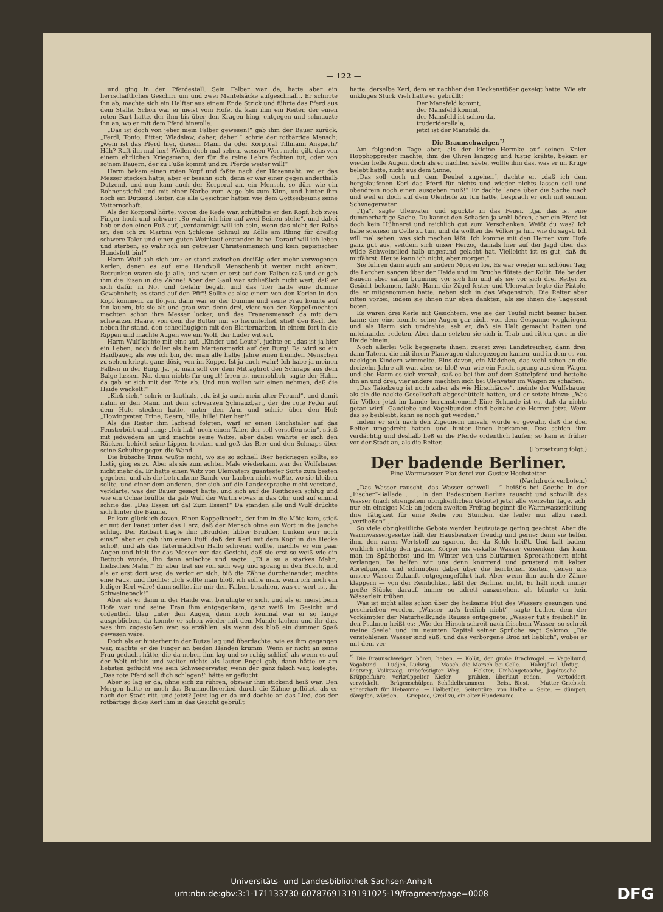— 122 —
und ging in den Pferdestall. Sein Falber war da, hatte aber ein herrschaftliches Geschirr um und zwei Mantelsäcke aufgeschnallt. Er schirrte ihn ab, machte sich ein Halfter aus einem Ende Strick und führte das Pferd aus dem Stalle. Schon war er meist vom Hofe, da kam ihm ein Reiter, der einen roten Bart hatte, der ihm bis über den Kragen hing, entgegen und schnauzte ihn an, wo er mit dem Pferd hinwolle.
„Das ist doch von jeher mein Falber gewesen!“ gab ihm der Bauer zurück. „Ferdl, Tonio, Pitter, Wladslaw, daher, daher!“ schrie der rotbärtige Mensch; „wem ist das Pferd hier, diesem Mann da oder Korporal Tillmann Anspach? Häh? Ruft ihn mal her! Wollen doch mal sehen, wessen Wort mehr gilt, das von einem ehrlichen Kriegsmann, der für die reine Lehre fechten tut, oder von so'nem Bauern, der zu Fuße kommt und zu Pferde weiter will!“
Harm bekam einen roten Kopf und faßte nach der Hosennaht, wo er das Messer stecken hatte, aber er besann sich, denn er war einer gegen anderthalb Dutzend, und nun kam auch der Korporal an, ein Mensch, so dürr wie ein Bohnenstiefel und mit einer Narbe vom Auge bis zum Kinn, und hinter ihm noch ein Dutzend Reiter, die alle Gesichter hatten wie dem Gottseibeiuns seine Vetternschaft.
Als der Korporal hörte, wovon die Rede war, schüttelte er den Kopf, hob zwei Finger hoch und schwur: „So wahr ich hier auf zwei Beinen stehe“, und dabei hob er den einen Fuß auf, „verdammigt will ich sein, wenn das nicht der Falbe ist, den ich zu Martini von Schlome Schmul zu Kölle am Rhing für dreißig schwere Taler und einen guten Weinkauf erstanden habe. Darauf will ich leben und sterben, so wahr ich ein getreuer Christenmensch und kein papistischer Hundsfott bin!“
Harm Wulf sah sich um; er stand zwischen dreißig oder mehr verwogenen Kerlen, denen es auf eine Handvoll Menschenblut weiter nicht ankam. Betrunken waren sie ja alle, und wenn er erst auf dem Falben saß und er gab ihm die Eisen in die Zähne! Aber der Gaul war schließlich nicht wert, daß er sich dafür in Not und Gefahr begab, und das Tier hatte eine dumme Gewohnheit; es stand auf den Pfiff! Sollte es also einem von den Kerlen in den Kopf kommen, zu flötjen, dann war er der Dumme und seine Frau konnte auf ihn lauern, bis sie alt und grau war, denn drei, viere von den Koppelknechten machten schon ihre Messer locker, und das Frauensmensch da mit dem schwarzen Haare, von dem die Butter nur so herunterlief, stieß den Kerl, der neben ihr stand, den scheeläugigen mit den Blatternarben, in einem fort in die Rippen und machte Augen wie ein Wolf, der Luder wittert.
Harm Wulf lachte mit eins auf. „Kinder und Leute“, juchte er, „das ist ja hier ein Leben, noch doller als beim Martensmarkt auf der Burg! Da wird so ein Haidbauer, als wie ich bin, der man alle halbe Jahre einen fremden Menschen zu sehen kriegt, ganz dösig von im Koppe. Ist ja auch wahr! Ich habe ja meinen Falben in der Burg. Ja, ja, man soll vor dem Mittagbrot den Schnaps aus dem Balge lassen. Na, denn nichts für ungut! Irren ist menschlich, sagte der Hahn, da gab er sich mit der Ente ab. Und nun wollen wir einen nehmen, daß die Haide wackelt!“
„Kiek sieh,“ schrie er lauthals, „da ist ja auch mein alter Freund“, und damit nahm er den Mann mit dem schwarzen Schnauzbart, der die rote Feder auf dem Hute stecken hatte, unter den Arm und schrie über den Hof: „Howingvater, Trine, Deern, hille, hille! Bier her!“
Als die Reiter ihm lachend folgten, warf er einen Reichstaler auf das Fensterbört und sang: „Ich hab' noch einen Taler, der soll versoffen sein“, stieß mit jedwedem an und machte seine Witze, aber dabei wahrte er sich den Rücken, behielt seine Lippen trocken und goß das Bier und den Schnaps über seine Schulter gegen die Wand.
Die hübsche Trina wußte nicht, wo sie so schnell Bier herkriegen sollte, so lustig ging es zu. Aber als sie zum achten Male wiederkam, war der Wolfsbauer nicht mehr da. Er hatte einen Witz von Ulenvaters quantester Sorte zum besten gegeben, und als die betrunkene Bande vor Lachen nicht wußte, wo sie bleiben sollte, und einer dem anderen, der sich auf die Landessprache nicht verstand, verklarte, was der Bauer gesagt hatte, und sich auf die Reithosen schlug und wie ein Ochse brüllte, da gab Wulf der Wirtin etwas in das Ohr, und auf einmal schrie die: „Das Essen ist da! Zum Essen!“ Da standen alle und Wulf drückte sich hinter die Bäume.
Er kam glücklich davon. Einen Koppelknecht, der ihm in die Möte kam, stieß er mit der Faust unter das Herz, daß der Mensch ohne ein Wort in die Jauche schlug. Der Rotbart fragte ihn: „Brudder, libber Brudder, trinken wirr noch eins?“ aber er gab ihm einen Buff, daß der Kerl mit dem Kopf in die Hecke schoß, und als das Tatermädchen Hallo schreien wollte, machte er ein paar Augen und hielt ihr das Messer vor das Gesicht, daß sie erst so weiß wie ein Bettuch wurde, ihn dann anlachte und sagte: „Ei a su a starkes Mahn, hiebsches Mahn!“ Er aber trat sie von sich weg und sprang in den Busch, und als er erst dort war, da verlor er sich, biß die Zähne durcheinander, machte eine Faust und fluchte: „Ich sollte man bloß, ich sollte man, wenn ich noch ein lediger Kerl wäre! dann solltet ihr mir den Falben bezahlen, was er wert ist, ihr Schweinepack!“
Aber als er dann in der Haide war, beruhigte er sich, und als er meist beim Hofe war und seine Frau ihm entgegenkam, ganz weiß im Gesicht und ordentlich blau unter den Augen, denn noch keinmal war er so lange ausgeblieben, da konnte er schon wieder mit dem Munde lachen und ihr das, was ihm zugestoßen war, so erzählen, als wenn das bloß ein dummer Spaß gewesen wäre.
Doch als er hinterher in der Butze lag und überdachte, wie es ihm gegangen war, machte er die Finger an beiden Händen krumm. Wenn er nicht an seine Frau gedacht hätte, die da neben ihm lag und so ruhig schlief, als wenn es auf der Welt nichts und weiter nichts als lauter Engel gab, dann hätte er am liebsten geflucht wie sein Schwiegervater, wenn der ganz falsch war, loslegte: „Das rote Pferd soll dich schlagen!“ hätte er geflucht.
Aber so lag er da, ohne sich zu rühren, obzwar ihm stickend heiß war. Den Morgen hatte er noch das Brummelbeerlied durch die Zähne geflötet, als er nach der Stadt ritt, und jetzt? Jetzt lag er da und dachte an das Lied, das der rotbärtige dicke Kerl ihm in das Gesicht gebrüllt
hatte, derselbe Kerl, dem er nachher den Heckenstößer gezeigt hatte. Wie ein unkluges Stück Vieh hatte er gebrüllt:
Der Mansfeld kommt,
der Mansfeld kommt,
der Mansfeld ist schon da,
truderiderallala,
jetzt ist der Mansfeld da.
Die Braunschweiger.<sup>*)</sup>
Am folgenden Tage aber, als der kleine Hermke auf seinen Knien Hopphoppreiter machte, ihm die Ohren langzog und lustig krähte, bekam er wieder helle Augen, doch als er nachher säete, wollte ihm das, was er im Kruge belebt hatte, nicht aus dem Sinne.
„Das soll doch mit dem Deubel zugehen“, dachte er, „daß ich dem hergelaufenen Kerl das Pferd für nichts und wieder nichts lassen soll und obendrein noch einen ausgeben muß!“ Er dachte lange über die Sache nach und weil er doch auf dem Ulenhofe zu tun hatte, besprach er sich mit seinem Schwiegervater.
„Tja“, sagte Ulenvater und spuckte in das Feuer, „tja, das ist eine dummerhaftige Sache. Du kannst den Schaden ja wohl bören, aber ein Pferd ist doch kein Hühnerei und reichlich gut zum Verschenken. Weißt du was? Ich habe sowieso in Celle zu tun, und da wollten die Völker ja hin, wie du sagst. Ich will mal sehen, was sich machen läßt. Ich komme mit den Herren vom Hofe ganz gut aus, seitdem sich unser Herzog damals hier auf der Jagd über das wilde Schweinelied halb ungesund gelacht hat. Vielleicht ist es gut, daß du mitfährst. Heute kann ich nicht, aber morgen.“
Sie fuhren dann auch am andern Morgen los. Es war wieder ein schöner Tag; die Lerchen sangen über der Haide und im Bruche flötete der Kolüt. Die beiden Bauern aber sahen brummig vor sich hin und als sie vor sich drei Reiter zu Gesicht bekamen, faßte Harm die Zügel fester und Ulenvater legte die Pistole, die er mitgenommen hatte, neben sich in das Wagenstroh. Die Reiter aber ritten vorbei, indem sie ihnen nur eben dankten, als sie ihnen die Tageszeit boten.
Es waren drei Kerle mit Gesichtern, wie sie der Teufel nicht besser haben kann; der eine konnte seine Augen gar nicht von dem Gespanne wegkriegen und als Harm sich umdrehte, sah er, daß sie Halt gemacht hatten und miteinander redeten. Aber dann setzten sie sich in Trab und ritten quer in die Haide hinein.
Noch allerlei Volk begegnete ihnen; zuerst zwei Landstreicher, dann drei, dann Tatern, die mit ihrem Planwagen dahergezogen kamen, und in dem es von nackigen Kindern wimmelte. Eins davon, ein Mädchen, das wohl schon an die dreizehn Jahre alt war, aber so bloß war wie ein Fisch, sprang aus dem Wagen und ehe Harm es sich versah, saß es bei ihm auf dem Sattelpferd und bettelte ihn an und drei, vier andere machten sich bei Ulenvater im Wagen zu schaffen.
„Das Takelzeug ist noch zäher als wie Hirschläuse“, meinte der Wulfsbauer, als sie die nackte Gesellschaft abgeschüttelt hatten, und er setzte hinzu: „Was für Völker jetzt im Lande herumstromen! Eine Schande ist es, daß da nichts getan wird! Gaudiebe und Vagelbunden sind beinahe die Herren jetzt. Wenn das so beibleibt, kann es noch gut werden.“
Indem er sich nach den Zigeunern umsah, wurde er gewahr, daß die drei Reiter umgedreht hatten und hinter ihnen herkamen. Das schien ihm verdächtig und deshalb ließ er die Pferde ordentlich laufen; so kam er früher vor der Stadt an, als die Reiter.
(Fortsetzung folgt.)
Der badende Berliner.
Eine Warmwasser-Plauderei von Gustav Hochstetter.
(Nachdruck verboten.)
„Das Wasser rauscht, das Wasser schwoll —“ heißt's bei Goethe in der „Fischer“-Ballade . . . In den Badestuben Berlins rauscht und schwillt das Wasser (nach strengstem obrigkeitlichen Gebote) jetzt alle vierzehn Tage, ach, nur ein einziges Mal; an jedem zweiten Freitag beginnt die Warmwasserleitung ihre Tätigkeit für eine Reihe von Stunden, die leider nur allzu rasch „verfließen“ . . .
So viele obrigkeitliche Gebote werden heutzutage gering geachtet. Aber die Warmwassergesetze hält der Hausbesitzer freudig und gerne; denn sie helfen ihm, den raren Wertstoff zu sparen, der da Kohle heißt. Und kalt baden, wirklich richtig den ganzen Körper ins eiskalte Wasser versenken, das kann man im Spätherbst und im Winter von uns blutarmen Spreeathenern nicht verlangen. Da helfen wir uns denn knurrend und prustend mit kalten Abreibungen und schimpfen dabei über die herrlichen Zeiten, denen uns unsere Wasser-Zukunft entgegengeführt hat. Aber wenn ihm auch die Zähne klappern — von der Reinlichkeit läßt der Berliner nicht. Er hält noch immer große Stücke darauf, immer so adrett auszusehen, als könnte er kein Wässerlein trüben.
Was ist nicht alles schon über die heilsame Flut des Wassers gesungen und geschrieben worden. „Wasser tut's freilich nicht“, sagte Luther, dem der Vorkämpfer der Naturheilkunde Rausse entgegnete: „Wasser tut's freilich!“ In den Psalmen heißt es: „Wie der Hirsch schreit nach frischem Wasser, so schreit meine Seele“ und im neunten Kapitel seiner Sprüche sagt Salomo: „Die verstohlenen Wasser sind süß, und das verborgene Brod ist lieblich“, wobei er mit dem ver-
<sup>*)</sup> Die Braunschweiger. bören, heben. — Kolüt, der große Brachvogel. — Vagelbund, Vagabund. — Ludjen, Ludwig. — Masch, die Marsch bei Celle. — Hahnjökel, Unfug. — Dietweg, Volksweg, unbefestigter Weg. — Holster, Umhängetasche, Jagdtasche. — Krüppelfuhre, verkrüppelter Kiefer. — prahlen, überlaut reden. — vertoddert, verwickelt. — Brägenschülpen, Schädelbrummen. — Beisi, Biest. — Mutter Griebsch, scherzhaft für Hebamme. — Halbetüre, Seitentüre, von Halbe = Seite. — dümpen, dämpfen, würden. — Grieptoo, Greif zu, ein alter Hundename.
Universitäts- und Landesbibliothek Sachsen-Anhalt
urn:nbn:de:gbv:3:1-171133730-60787691319191025-19/fragment/page=0008
DFG